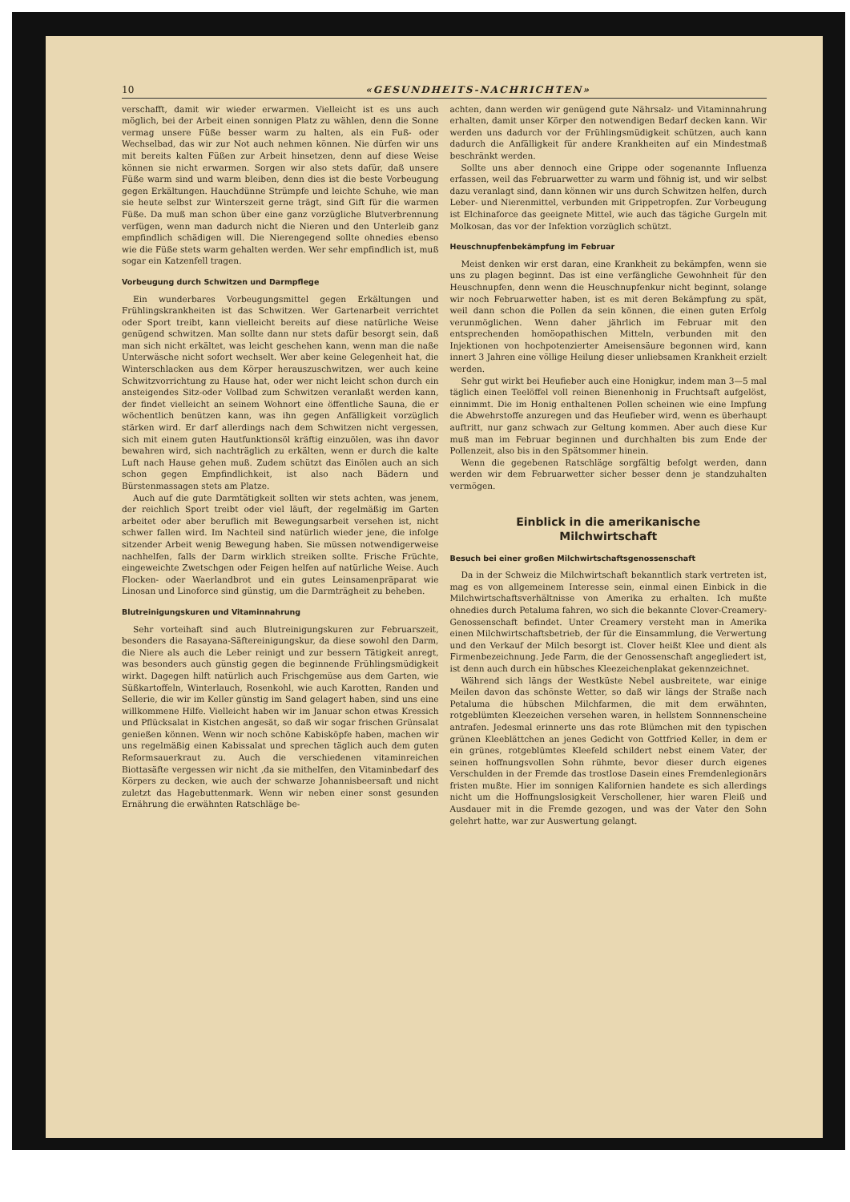10 «GESUNDHEITS-NACHRICHTEN»
verschafft, damit wir wieder erwarmen. Vielleicht ist es uns auch möglich, bei der Arbeit einen sonnigen Platz zu wählen, denn die Sonne vermag unsere Füße besser warm zu halten, als ein Fuß- oder Wechselbad, das wir zur Not auch nehmen können. Nie dürfen wir uns mit bereits kalten Füßen zur Arbeit hinsetzen, denn auf diese Weise können sie nicht erwarmen. Sorgen wir also stets dafür, daß unsere Füße warm sind und warm bleiben, denn dies ist die beste Vorbeugung gegen Erkältungen. Hauchdünne Strümpfe und leichte Schuhe, wie man sie heute selbst zur Winterszeit gerne trägt, sind Gift für die warmen Füße. Da muß man schon über eine ganz vorzügliche Blutverbrennung verfügen, wenn man dadurch nicht die Nieren und den Unterleib ganz empfindlich schädigen will. Die Nierengegend sollte ohnedies ebenso wie die Füße stets warm gehalten werden. Wer sehr empfindlich ist, muß sogar ein Katzenfell tragen.
Vorbeugung durch Schwitzen und Darmpflege
Ein wunderbares Vorbeugungsmittel gegen Erkältungen und Frühlingskrankheiten ist das Schwitzen. Wer Gartenarbeit verrichtet oder Sport treibt, kann vielleicht bereits auf diese natürliche Weise genügend schwitzen. Man sollte dann nur stets dafür besorgt sein, daß man sich nicht erkältet, was leicht geschehen kann, wenn man die naße Unterwäsche nicht sofort wechselt. Wer aber keine Gelegenheit hat, die Winterschlacken aus dem Körper herauszuschwitzen, wer auch keine Schwitzvorrichtung zu Hause hat, oder wer nicht leicht schon durch ein ansteigendes Sitz-oder Vollbad zum Schwitzen veranlaßt werden kann, der findet vielleicht an seinem Wohnort eine öffentliche Sauna, die er wöchentlich benützen kann, was ihn gegen Anfälligkeit vorzüglich stärken wird. Er darf allerdings nach dem Schwitzen nicht vergessen, sich mit einem guten Hautfunktionsöl kräftig einzuölen, was ihn davor bewahren wird, sich nachträglich zu erkälten, wenn er durch die kalte Luft nach Hause gehen muß. Zudem schützt das Einölen auch an sich schon gegen Empfindlichkeit, ist also nach Bädern und Bürstenmassagen stets am Platze.
Auch auf die gute Darmtätigkeit sollten wir stets achten, was jenem, der reichlich Sport treibt oder viel läuft, der regelmäßig im Garten arbeitet oder aber beruflich mit Bewegungsarbeit versehen ist, nicht schwer fallen wird. Im Nachteil sind natürlich wieder jene, die infolge sitzender Arbeit wenig Bewegung haben. Sie müssen notwendigerweise nachhelfen, falls der Darm wirklich streiken sollte. Frische Früchte, eingeweichte Zwetschgen oder Feigen helfen auf natürliche Weise. Auch Flocken- oder Waerlandbrot und ein gutes Leinsamenpräparat wie Linosan und Linoforce sind günstig, um die Darmträgheit zu beheben.
Blutreinigungskuren und Vitaminnahrung
Sehr vorteihaft sind auch Blutreinigungskuren zur Februarszeit, besonders die Rasayana-Säftereinigungskur, da diese sowohl den Darm, die Niere als auch die Leber reinigt und zur bessern Tätigkeit anregt, was besonders auch günstig gegen die beginnende Frühlingsmüdigkeit wirkt. Dagegen hilft natürlich auch Frischgemüse aus dem Garten, wie Süßkartoffeln, Winterlauch, Rosenkohl, wie auch Karotten, Randen und Sellerie, die wir im Keller günstig im Sand gelagert haben, sind uns eine willkommene Hilfe. Vielleicht haben wir im Januar schon etwas Kressich und Pflücksalat in Kistchen angesät, so daß wir sogar frischen Grünsalat genießen können. Wenn wir noch schöne Kabisköpfe haben, machen wir uns regelmäßig einen Kabissalat und sprechen täglich auch dem guten Reformsauerkraut zu. Auch die verschiedenen vitaminreichen Biottasäfte vergessen wir nicht ,da sie mithelfen, den Vitaminbedarf des Körpers zu decken, wie auch der schwarze Johannisbeersaft und nicht zuletzt das Hagebuttenmark. Wenn wir neben einer sonst gesunden Ernährung die erwähnten Ratschläge be-
achten, dann werden wir genügend gute Nährsalz- und Vitaminnahrung erhalten, damit unser Körper den notwendigen Bedarf decken kann. Wir werden uns dadurch vor der Frühlingsmüdigkeit schützen, auch kann dadurch die Anfälligkeit für andere Krankheiten auf ein Mindestmaß beschränkt werden.
Sollte uns aber dennoch eine Grippe oder sogenannte Influenza erfassen, weil das Februarwetter zu warm und föhnig ist, und wir selbst dazu veranlagt sind, dann können wir uns durch Schwitzen helfen, durch Leber- und Nierenmittel, verbunden mit Grippetropfen. Zur Vorbeugung ist Elchinaforce das geeignete Mittel, wie auch das tägiche Gurgeln mit Molkosan, das vor der Infektion vorzüglich schützt.
Heuschnupfenbekämpfung im Februar
Meist denken wir erst daran, eine Krankheit zu bekämpfen, wenn sie uns zu plagen beginnt. Das ist eine verfängliche Gewohnheit für den Heuschnupfen, denn wenn die Heuschnupfenkur nicht beginnt, solange wir noch Februarwetter haben, ist es mit deren Bekämpfung zu spät, weil dann schon die Pollen da sein können, die einen guten Erfolg verunmöglichen. Wenn daher jährlich im Februar mit den entsprechenden homöopathischen Mitteln, verbunden mit den Injektionen von hochpotenzierter Ameisensäure begonnen wird, kann innert 3 Jahren eine völlige Heilung dieser unliebsamen Krankheit erzielt werden.
Sehr gut wirkt bei Heufieber auch eine Honigkur, indem man 3—5 mal täglich einen Teelöffel voll reinen Bienenhonig in Fruchtsaft aufgelöst, einnimmt. Die im Honig enthaltenen Pollen scheinen wie eine Impfung die Abwehrstoffe anzuregen und das Heufieber wird, wenn es überhaupt auftritt, nur ganz schwach zur Geltung kommen. Aber auch diese Kur muß man im Februar beginnen und durchhalten bis zum Ende der Pollenzeit, also bis in den Spätsommer hinein.
Wenn die gegebenen Ratschläge sorgfältig befolgt werden, dann werden wir dem Februarwetter sicher besser denn je standzuhalten vermögen.
Einblick in die amerikanische
Milchwirtschaft
Besuch bei einer großen Milchwirtschaftsgenossenschaft
Da in der Schweiz die Milchwirtschaft bekanntlich stark vertreten ist, mag es von allgemeinem Interesse sein, einmal einen Einbick in die Milchwirtschaftsverhältnisse von Amerika zu erhalten. Ich mußte ohnedies durch Petaluma fahren, wo sich die bekannte Clover-Creamery-Genossenschaft befindet. Unter Creamery versteht man in Amerika einen Milchwirtschaftsbetrieb, der für die Einsammlung, die Verwertung und den Verkauf der Milch besorgt ist. Clover heißt Klee und dient als Firmenbezeichnung. Jede Farm, die der Genossenschaft angegliedert ist, ist denn auch durch ein hübsches Kleezeichenplakat gekennzeichnet.
Während sich längs der Westküste Nebel ausbreitete, war einige Meilen davon das schönste Wetter, so daß wir längs der Straße nach Petaluma die hübschen Milchfarmen, die mit dem erwähnten, rotgeblümten Kleezeichen versehen waren, in hellstem Sonnnenscheine antrafen. Jedesmal erinnerte uns das rote Blümchen mit den typischen grünen Kleeblättchen an jenes Gedicht von Gottfried Keller, in dem er ein grünes, rotgeblümtes Kleefeld schildert nebst einem Vater, der seinen hoffnungsvollen Sohn rühmte, bevor dieser durch eigenes Verschulden in der Fremde das trostlose Dasein eines Fremdenlegionärs fristen mußte. Hier im sonnigen Kalifornien handete es sich allerdings nicht um die Hoffnungslosigkeit Verschollener, hier waren Fleiß und Ausdauer mit in die Fremde gezogen, und was der Vater den Sohn gelehrt hatte, war zur Auswertung gelangt.